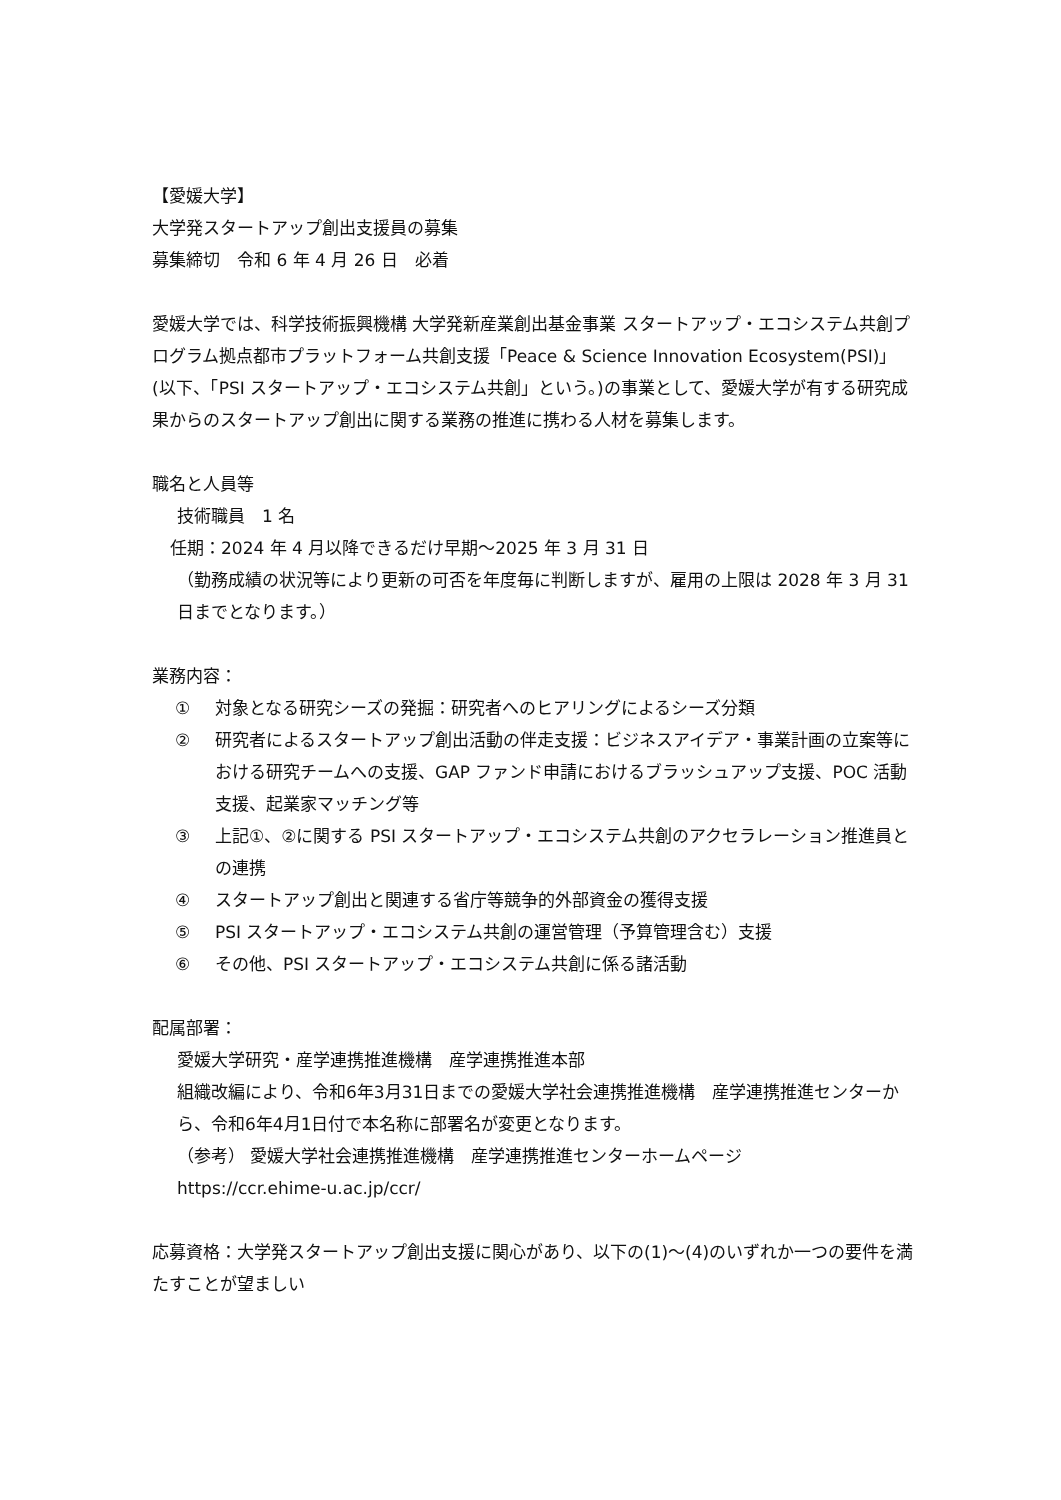【愛媛大学】
大学発スタートアップ創出支援員の募集
募集締切　令和 6 年 4 月 26 日　必着
愛媛大学では、科学技術振興機構 大学発新産業創出基金事業 スタートアップ・エコシステム共創プログラム拠点都市プラットフォーム共創支援「Peace & Science Innovation Ecosystem(PSI)」(以下、「PSI スタートアップ・エコシステム共創」という。)の事業として、愛媛大学が有する研究成果からのスタートアップ創出に関する業務の推進に携わる人材を募集します。
職名と人員等
技術職員　1 名
任期：2024 年 4 月以降できるだけ早期～2025 年 3 月 31 日
（勤務成績の状況等により更新の可否を年度毎に判断しますが、雇用の上限は 2028 年 3 月 31 日までとなります。）
業務内容：
① 対象となる研究シーズの発掘：研究者へのヒアリングによるシーズ分類
② 研究者によるスタートアップ創出活動の伴走支援：ビジネスアイデア・事業計画の立案等における研究チームへの支援、GAP ファンド申請におけるブラッシュアップ支援、POC 活動支援、起業家マッチング等
③ 上記①、②に関する PSI スタートアップ・エコシステム共創のアクセラレーション推進員との連携
④ スタートアップ創出と関連する省庁等競争的外部資金の獲得支援
⑤ PSI スタートアップ・エコシステム共創の運営管理（予算管理含む）支援
⑥ その他、PSI スタートアップ・エコシステム共創に係る諸活動
配属部署：
愛媛大学研究・産学連携推進機構　産学連携推進本部
組織改編により、令和6年3月31日までの愛媛大学社会連携推進機構　産学連携推進センターから、令和6年4月1日付で本名称に部署名が変更となります。
（参考） 愛媛大学社会連携推進機構　産学連携推進センターホームページ
https://ccr.ehime-u.ac.jp/ccr/
応募資格：大学発スタートアップ創出支援に関心があり、以下の(1)～(4)のいずれか一つの要件を満たすことが望ましい